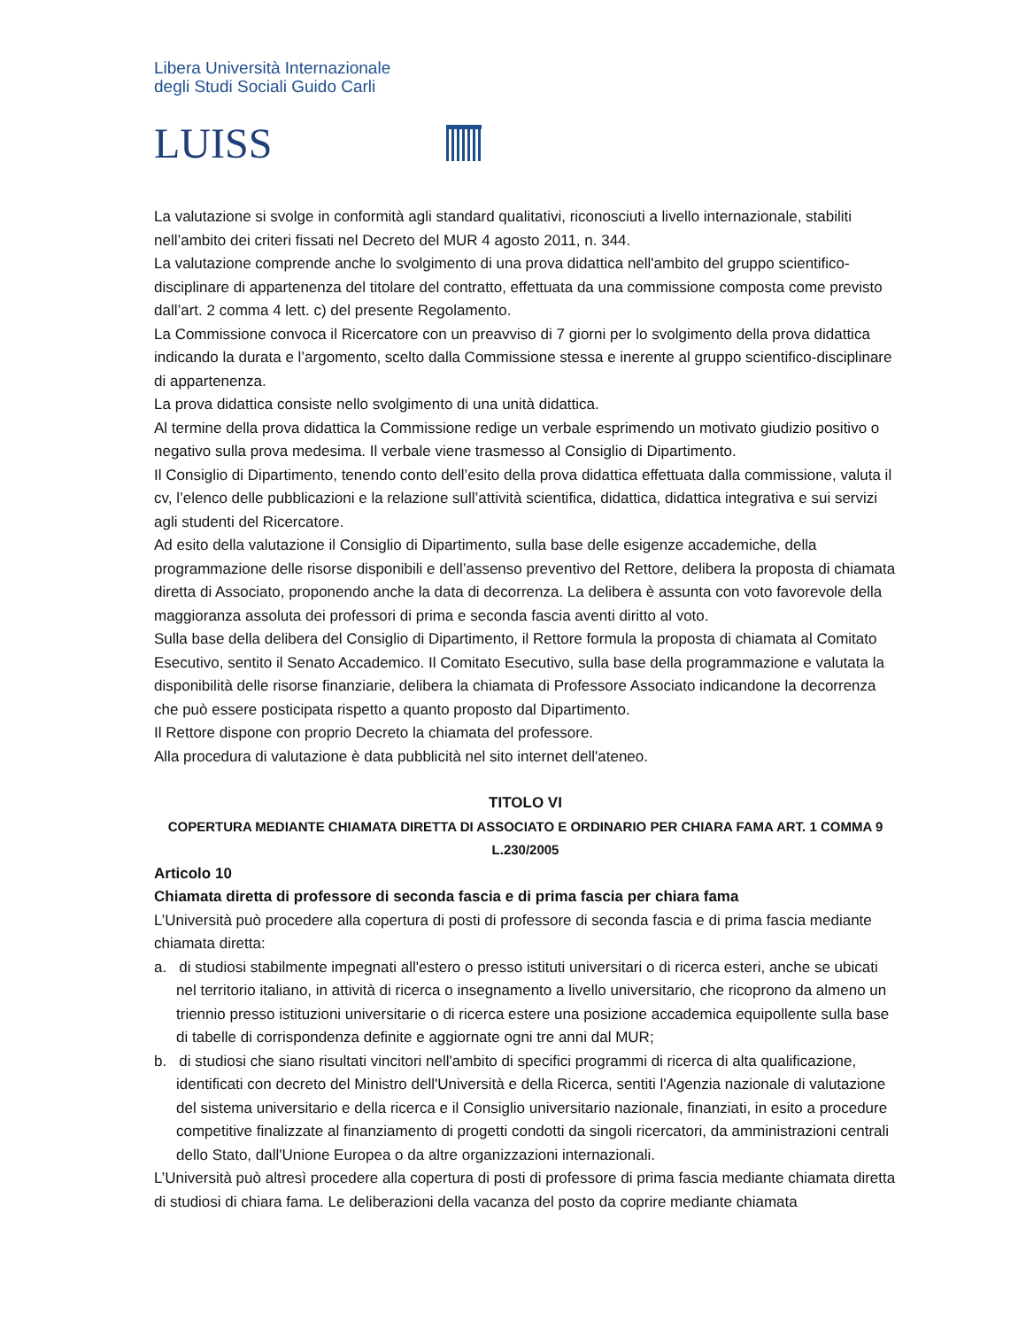Libera Università Internazionale
degli Studi Sociali Guido Carli
LUISS
La valutazione si svolge in conformità agli standard qualitativi, riconosciuti a livello internazionale, stabiliti nell’ambito dei criteri fissati nel Decreto del MUR 4 agosto 2011, n. 344.
La valutazione comprende anche lo svolgimento di una prova didattica nell'ambito del gruppo scientifico-disciplinare di appartenenza del titolare del contratto, effettuata da una commissione composta come previsto dall’art. 2 comma 4 lett. c) del presente Regolamento.
La Commissione convoca il Ricercatore con un preavviso di 7 giorni per lo svolgimento della prova didattica indicando la durata e l’argomento, scelto dalla Commissione stessa e inerente al gruppo scientifico-disciplinare di appartenenza.
La prova didattica consiste nello svolgimento di una unità didattica.
Al termine della prova didattica la Commissione redige un verbale esprimendo un motivato giudizio positivo o negativo sulla prova medesima. Il verbale viene trasmesso al Consiglio di Dipartimento.
Il Consiglio di Dipartimento, tenendo conto dell’esito della prova didattica effettuata dalla commissione, valuta il cv, l’elenco delle pubblicazioni e la relazione sull’attività scientifica, didattica, didattica integrativa e sui servizi agli studenti del Ricercatore.
Ad esito della valutazione il Consiglio di Dipartimento, sulla base delle esigenze accademiche, della programmazione delle risorse disponibili e dell’assenso preventivo del Rettore, delibera la proposta di chiamata diretta di Associato, proponendo anche la data di decorrenza. La delibera è assunta con voto favorevole della maggioranza assoluta dei professori di prima e seconda fascia aventi diritto al voto.
Sulla base della delibera del Consiglio di Dipartimento, il Rettore formula la proposta di chiamata al Comitato Esecutivo, sentito il Senato Accademico. Il Comitato Esecutivo, sulla base della programmazione e valutata la disponibilità delle risorse finanziarie, delibera la chiamata di Professore Associato indicandone la decorrenza che può essere posticipata rispetto a quanto proposto dal Dipartimento.
Il Rettore dispone con proprio Decreto la chiamata del professore.
Alla procedura di valutazione è data pubblicità nel sito internet dell'ateneo.
TITOLO VI
COPERTURA MEDIANTE CHIAMATA DIRETTA DI ASSOCIATO E ORDINARIO PER CHIARA FAMA ART. 1 COMMA 9 L.230/2005
Articolo 10
Chiamata diretta di professore di seconda fascia e di prima fascia per chiara fama
L’Università può procedere alla copertura di posti di professore di seconda fascia e di prima fascia mediante chiamata diretta:
a. di studiosi stabilmente impegnati all'estero o presso istituti universitari o di ricerca esteri, anche se ubicati nel territorio italiano, in attività di ricerca o insegnamento a livello universitario, che ricoprono da almeno un triennio presso istituzioni universitarie o di ricerca estere una posizione accademica equipollente sulla base di tabelle di corrispondenza definite e aggiornate ogni tre anni dal MUR;
b. di studiosi che siano risultati vincitori nell'ambito di specifici programmi di ricerca di alta qualificazione, identificati con decreto del Ministro dell'Università e della Ricerca, sentiti l'Agenzia nazionale di valutazione del sistema universitario e della ricerca e il Consiglio universitario nazionale, finanziati, in esito a procedure competitive finalizzate al finanziamento di progetti condotti da singoli ricercatori, da amministrazioni centrali dello Stato, dall'Unione Europea o da altre organizzazioni internazionali.
L’Università può altresì procedere alla copertura di posti di professore di prima fascia mediante chiamata diretta di studiosi di chiara fama. Le deliberazioni della vacanza del posto da coprire mediante chiamata